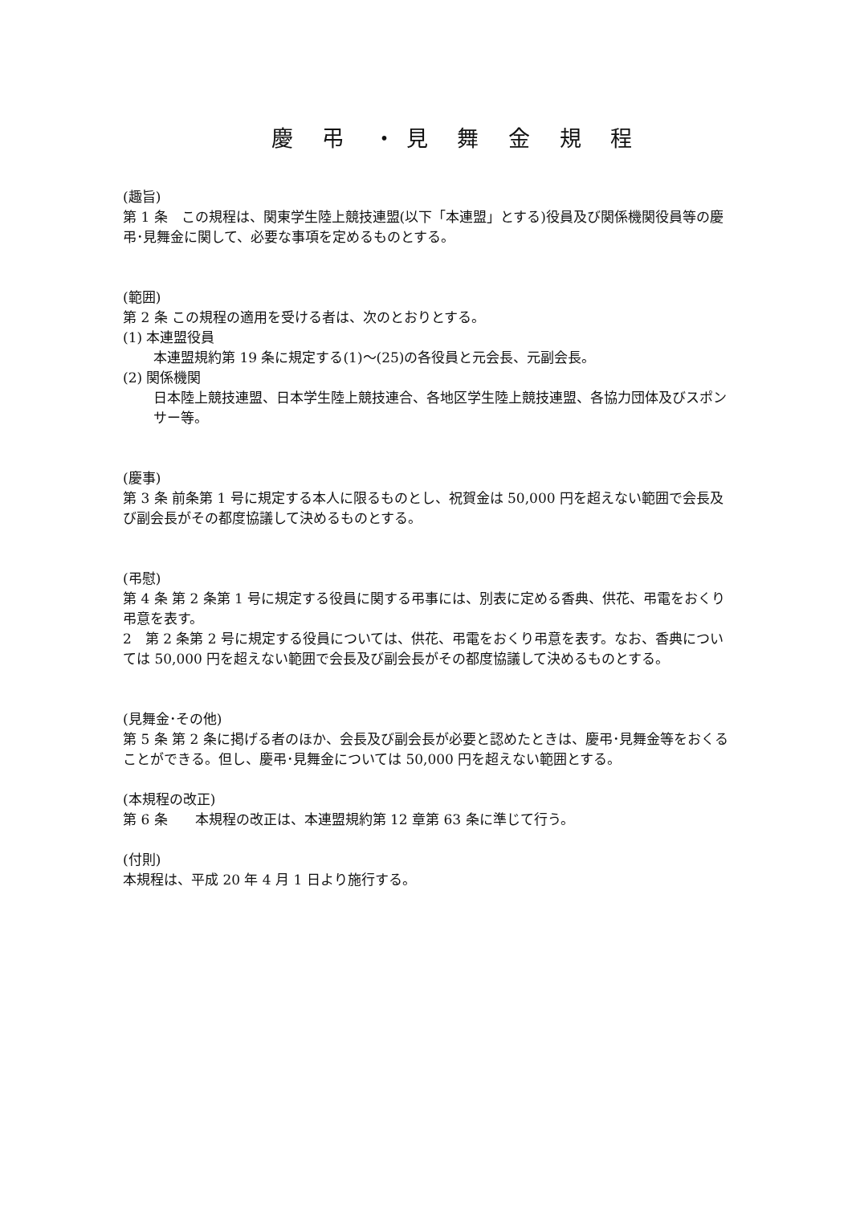慶 弔 ・見 舞 金 規 程
(趣旨)
第 1 条　この規程は、関東学生陸上競技連盟(以下「本連盟」とする)役員及び関係機関役員等の慶弔･見舞金に関して、必要な事項を定めるものとする。
(範囲)
第 2 条 この規程の適用を受ける者は、次のとおりとする。
(1) 本連盟役員
本連盟規約第 19 条に規定する(1)～(25)の各役員と元会長、元副会長。
(2) 関係機関
日本陸上競技連盟、日本学生陸上競技連合、各地区学生陸上競技連盟、各協力団体及びスポンサー等。
(慶事)
第 3 条 前条第 1 号に規定する本人に限るものとし、祝賀金は 50,000 円を超えない範囲で会長及び副会長がその都度協議して決めるものとする。
(弔慰)
第 4 条 第 2 条第 1 号に規定する役員に関する弔事には、別表に定める香典、供花、弔電をおくり弔意を表す。
2　第 2 条第 2 号に規定する役員については、供花、弔電をおくり弔意を表す。なお、香典については 50,000 円を超えない範囲で会長及び副会長がその都度協議して決めるものとする。
(見舞金･その他)
第 5 条 第 2 条に掲げる者のほか、会長及び副会長が必要と認めたときは、慶弔･見舞金等をおくることができる。但し、慶弔･見舞金については 50,000 円を超えない範囲とする。
(本規程の改正)
第 6 条　　本規程の改正は、本連盟規約第 12 章第 63 条に準じて行う。
(付則)
本規程は、平成 20 年 4 月 1 日より施行する。